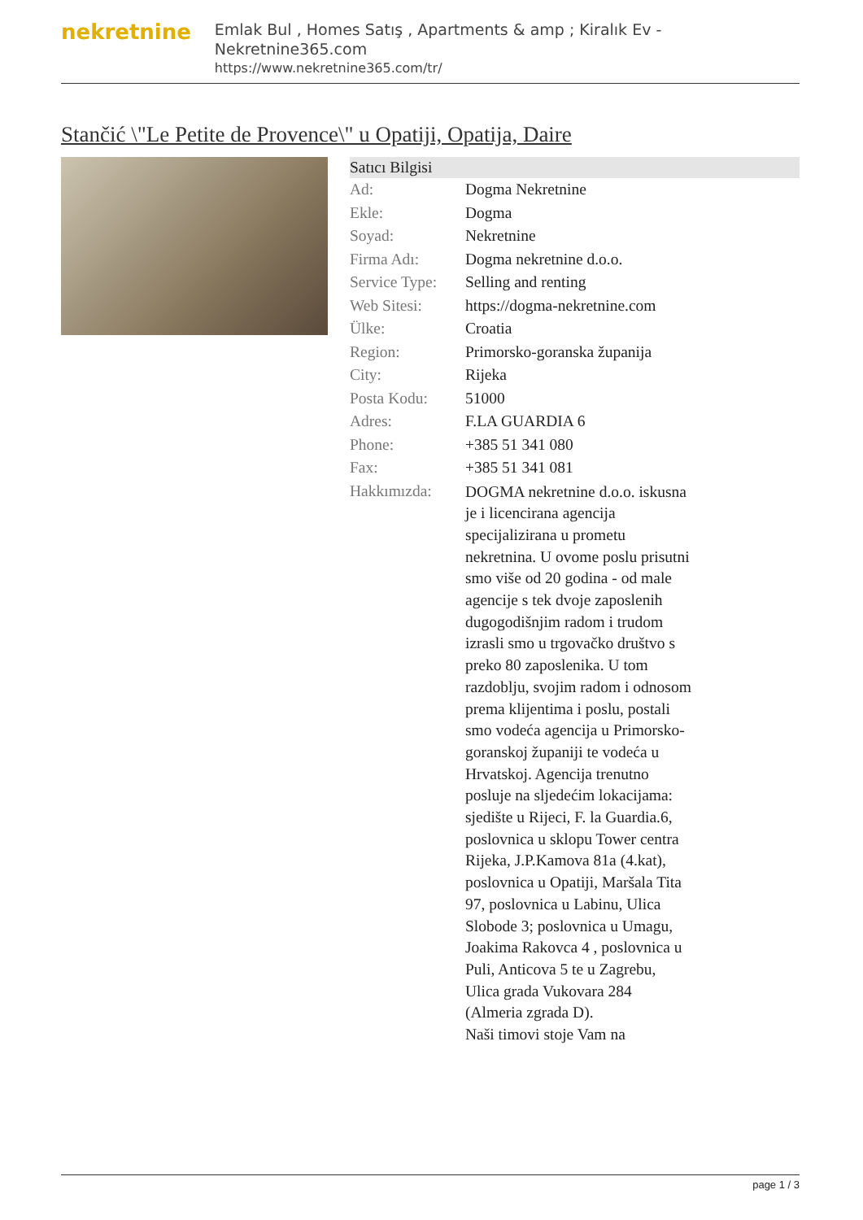nekretnine
Emlak Bul , Homes Satış , Apartments & amp ; Kiralık Ev - Nekretnine365.com
https://www.nekretnine365.com/tr/
Stančić \"Le Petite de Provence\" u Opatiji, Opatija, Daire
Satıcı Bilgisi
| Ad: | Dogma Nekretnine |
| Ekle: | Dogma |
| Soyad: | Nekretnine |
| Firma Adı: | Dogma nekretnine d.o.o. |
| Service Type: | Selling and renting |
| Web Sitesi: | https://dogma-nekretnine.com |
| Ülke: | Croatia |
| Region: | Primorsko-goranska županija |
| City: | Rijeka |
| Posta Kodu: | 51000 |
| Adres: | F.LA GUARDIA 6 |
| Phone: | +385 51 341 080 |
| Fax: | +385 51 341 081 |
| Hakkımızda: | DOGMA nekretnine d.o.o. iskusna je i licencirana agencija specijalizirana u prometu nekretnina. U ovome poslu prisutni smo više od 20 godina - od male agencije s tek dvoje zaposlenih dugogodišnjim radom i trudom izrasli smo u trgovačko društvo s preko 80 zaposlenika. U tom razdoblju, svojim radom i odnosom prema klijentima i poslu, postali smo vodeća agencija u Primorsko-goranskoj županiji te vodeća u Hrvatskoj. Agencija trenutno posluje na sljedećim lokacijama: sjedište u Rijeci, F. la Guardia.6, poslovnica u sklopu Tower centra Rijeka, J.P.Kamova 81a (4.kat), poslovnica u Opatiji, Maršala Tita 97, poslovnica u Labinu, Ulica Slobode 3; poslovnica u Umagu, Joakima Rakovca 4 , poslovnica u Puli, Anticova 5 te u Zagrebu, Ulica grada Vukovara 284 (Almeria zgrada D). Naši timovi stoje Vam na |
page 1 / 3